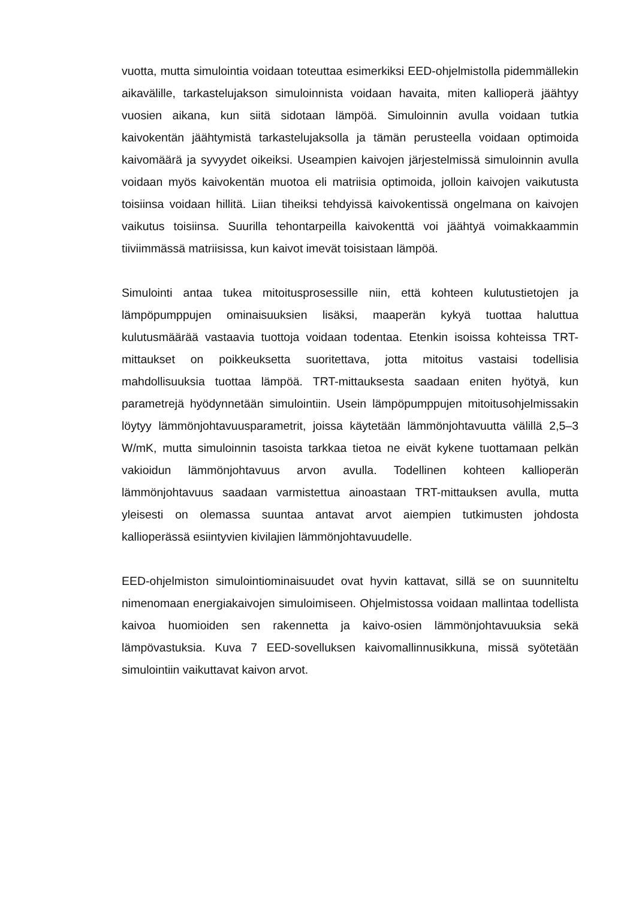vuotta, mutta simulointia voidaan toteuttaa esimerkiksi EED-ohjelmistolla pidemmällekin aikavälille, tarkastelujakson simuloinnista voidaan havaita, miten kallioperä jäähtyy vuosien aikana, kun siitä sidotaan lämpöä. Simuloinnin avulla voidaan tutkia kaivokentän jäähtymistä tarkastelujaksolla ja tämän perusteella voidaan optimoida kaivomäärä ja syvyydet oikeiksi. Useampien kaivojen järjestelmissä simuloinnin avulla voidaan myös kaivokentän muotoa eli matriisia optimoida, jolloin kaivojen vaikutusta toisiinsa voidaan hillitä. Liian tiheiksi tehdyissä kaivokentissä ongelmana on kaivojen vaikutus toisiinsa. Suurilla tehontarpeilla kaivokenttä voi jäähtyä voimakkaammin tiiviimmässä matriisissa, kun kaivot imevät toisistaan lämpöä.
Simulointi antaa tukea mitoitusprosessille niin, että kohteen kulutustietojen ja lämpöpumppujen ominaisuuksien lisäksi, maaperän kykyä tuottaa haluttua kulutusmäärää vastaavia tuottoja voidaan todentaa. Etenkin isoissa kohteissa TRT-mittaukset on poikkeuksetta suoritettava, jotta mitoitus vastaisi todellisia mahdollisuuksia tuottaa lämpöä. TRT-mittauksesta saadaan eniten hyötyä, kun parametrejä hyödynnetään simulointiin. Usein lämpöpumppujen mitoitusohjelmissakin löytyy lämmönjohtavuusparametrit, joissa käytetään lämmönjohtavuutta välillä 2,5–3 W/mK, mutta simuloinnin tasoista tarkkaa tietoa ne eivät kykene tuottamaan pelkän vakioidun lämmönjohtavuus arvon avulla. Todellinen kohteen kallioperän lämmönjohtavuus saadaan varmistettua ainoastaan TRT-mittauksen avulla, mutta yleisesti on olemassa suuntaa antavat arvot aiempien tutkimusten johdosta kallioperässä esiintyvien kivilajien lämmönjohtavuudelle.
EED-ohjelmiston simulointiominaisuudet ovat hyvin kattavat, sillä se on suunniteltu nimenomaan energiakaivojen simuloimiseen. Ohjelmistossa voidaan mallintaa todellista kaivoa huomioiden sen rakennetta ja kaivo-osien lämmönjohtavuuksia sekä lämpövastuksia. Kuva 7 EED-sovelluksen kaivomallinnusikkuna, missä syötetään simulointiin vaikuttavat kaivon arvot.